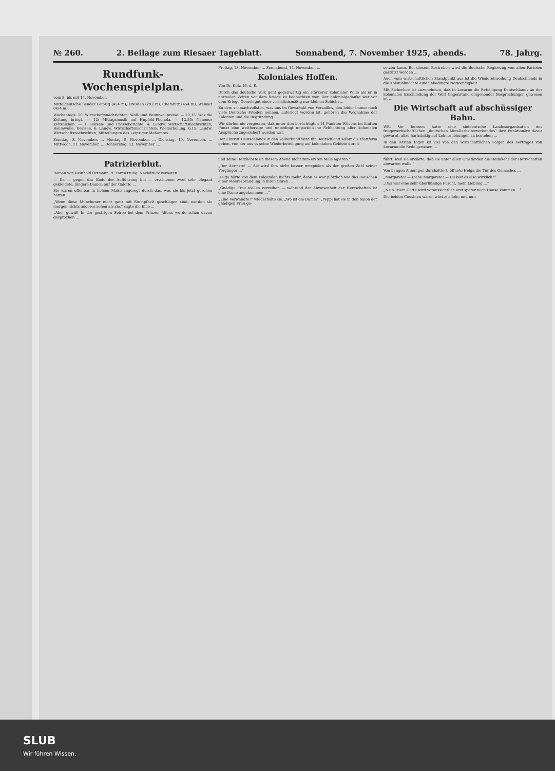№ 260. 2. Beilage zum Riesaer Tageblatt. Sonnabend, 7. November 1925, abends. 78. Jahrg.
Rundfunk-Wochenspielplan.
vom 8. bis mit 14. November.
Mitteldeutsche Sender Leipzig (454 m), Dresden (292 m), Chemnitz (454 m), Weimar (454 m).
Wochentags: 10: Wirtschaftsnachrichten: Woll- und Baumwollpreise. — 10,15: Was die Zeitung bringt. — 12: Mittagsmusik auf Hupfeld-Phonola. — 12,55: Nauener Zeitzeichen. — 1: Börsen- und Presseberichte. 4: Landw. Wirtschaftsnachrichten, Baumwolle, Devisen. 6: Landw. Wirtschaftsnachrichten, Wiederholung. 6,15: Landw. Wirtschaftsnachrichten, Mitteilungen des Leipziger Meßamtes.
Sonntag, 8. November. ... Montag, 9. November. ... Dienstag, 10. November. ... Mittwoch, 11. November. ... Donnerstag, 12. November. ...
Freitag, 13. November. ... Sonnabend, 14. November. ...
Koloniales Hoffen.
Von Dr. Külz, M. d. R.
Durch das deutsche Volk geht gegenwärtig ein stärkerer kolonialer Wille als er in normalen Zeiten vor dem Kriege zu beobachten war. Der Kolonialgedanke war vor dem Kriege Gemeingut einer verhältnismäßig nur kleinen Schicht ...
Zu dem schmachvollsten, was uns im Gewaltakt von Versailles, den leider immer noch viele Deutsche Frieden nennen, auferlegt worden ist, gehören die Wegnahme der Kolonien und die Begründung ...
Wir dürfen nie vergessen, daß unter den berüchtigten 14 Punkten Wilsons im fünften Punkt eine weitherzige und unbedingt unparteiische Schlichtung aller kolonialen Ansprüche zugesichert worden war.
Der Eintritt Deutschlands in den Völkerbund wird für Deutschland sofort die Plattform geben, von der aus es seine Wiederbeteiligung auf kolonialem Gebiete durch-
setzen kann. Bei diesem Bestreben wird die deutsche Regierung von allen Parteien gestützt werden ...
Auch vom wirtschaftlichen Standpunkt aus ist die Wiedereinreihung Deutschlands in die Kolonialmächte eine unbedingte Notwendigkeit ...
Mit Sicherheit ist anzunehmen, daß in Locarno die Beteiligung Deutschlands an der kolonialen Erschließung der Welt Gegenstand eingehender Besprechungen gewesen ist ...
Die Wirtschaft auf abschüssiger Bahn.
WB. Vor kurzem hatte eine süddeutsche Landesorganisation des freigewerkschaftlichen „deutschen Metallarbeiterverbandes“ ihre Funktionäre davor gewarnt, allzu hartnäckig auf Lohnerhöhungen zu bestehen ...
In den letzten Tagen ist viel von den wirtschaftlichen Folgen des Vertrages von Locarno die Rede gewesen ...
Patrizierblut.
Roman von Reinhold Ortmann. 9. Fortsetzung. Nachdruck verboten.
— Da — gegen das Ende der Aufführung hin — erschienen zwei sehr elegant gekleidete, jüngere Damen auf der Galerie ...
Sie waren offenbar in hohem Maße angeregt durch das, was sie bis jetzt gesehen hatten ...
„Wenn diese Münchener nicht ganz mit Stumpfheit geschlagen sind, werden sie morgen nichts anderes sehen als sie,“ sagte die Eine ...
„Aber gewiß! In der gestrigen Soiree bei dem Prinzen Alfons wurde schon davon gesprochen ...
und seine Herzliebste an diesem Abend nicht zum ersten Male agieren.“
„Der Aermste! — Sie wird ihm nicht besser mitspielen als der großen Zahl seiner Vorgänger ...“
Helga hörte von dem Folgenden nichts mehr, denn es war plötzlich wie das Rauschen einer Meeresbrandung in ihren Ohren ...
„Gnädige Frau wollen verzeihen — während der Abwesenheit der Herrschaften ist eine Dame angekommen ...“
„Eine Verwandte?“ wiederholte sie. „Wo ist die Dame?“ „Peppi hat sie in den Salon der gnädigen Frau ge-
führt, weil sie erklärte, daß sie unter allen Umständen die Heimkehr der Herrschaften abwarten wolle.“
Von bangen Ahnungen durchzittert, öffnete Helga die Tür des Gemaches ...
„Margarete! — Liebe Margarete! — Du bist es also wirklich?“
„Das war eine sehr überflüssige Furcht, mein Liebling ...“
„Nein. Mein Gatte wird voraussichtlich erst später nach Hause kommen ...“
Die beiden Cousinen waren wieder allein, und nun
SLUB
Wir führen Wissen.